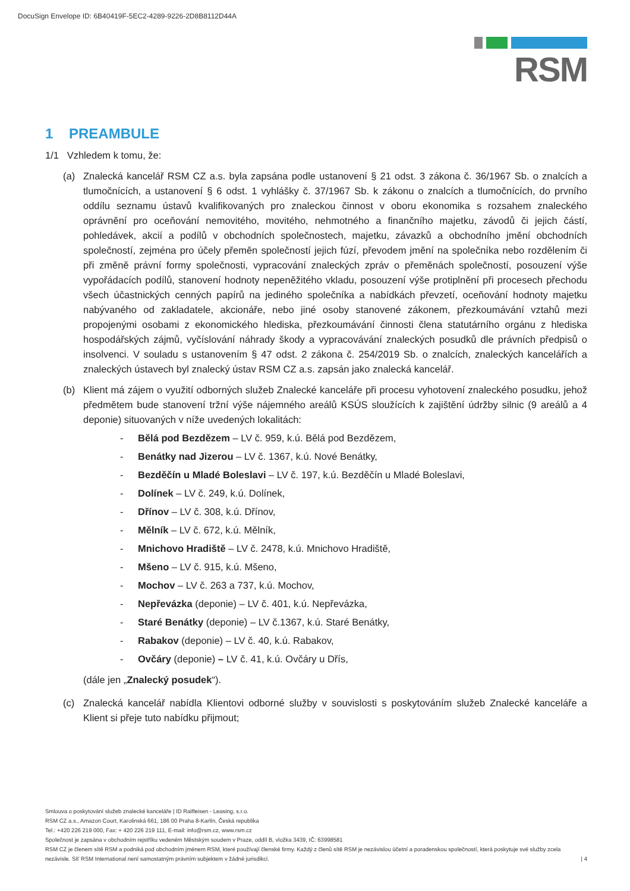DocuSign Envelope ID: 6B40419F-5EC2-4289-9226-2D8B8112D44A
RSM
1 PREAMBULE
1/1 Vzhledem k tomu, že:
(a) Znalecká kancelář RSM CZ a.s. byla zapsána podle ustanovení § 21 odst. 3 zákona č. 36/1967 Sb. o znalcích a tlumočnících, a ustanovení § 6 odst. 1 vyhlášky č. 37/1967 Sb. k zákonu o znalcích a tlumočnících, do prvního oddílu seznamu ústavů kvalifikovaných pro znaleckou činnost v oboru ekonomika s rozsahem znaleckého oprávnění pro oceňování nemovitého, movitého, nehmotného a finančního majetku, závodů či jejich částí, pohledávek, akcií a podílů v obchodních společnostech, majetku, závazků a obchodního jmění obchodních společností, zejména pro účely přeměn společností jejich fúzí, převodem jmění na společníka nebo rozdělením či při změně právní formy společnosti, vypracování znaleckých zpráv o přeměnách společností, posouzení výše vypořádacích podílů, stanovení hodnoty nepeněžitého vkladu, posouzení výše protiplnění při procesech přechodu všech účastnických cenných papírů na jediného společníka a nabídkách převzetí, oceňování hodnoty majetku nabývaného od zakladatele, akcionáře, nebo jiné osoby stanovené zákonem, přezkoumávání vztahů mezi propojenými osobami z ekonomického hlediska, přezkoumávání činnosti člena statutárního orgánu z hlediska hospodářských zájmů, vyčíslování náhrady škody a vypracovávání znaleckých posudků dle právních předpisů o insolvenci. V souladu s ustanovením § 47 odst. 2 zákona č. 254/2019 Sb. o znalcích, znaleckých kancelářích a znaleckých ústavech byl znalecký ústav RSM CZ a.s. zapsán jako znalecká kancelář.
(b) Klient má zájem o využití odborných služeb Znalecké kanceláře při procesu vyhotovení znaleckého posudku, jehož předmětem bude stanovení tržní výše nájemného areálů KSÚS sloužících k zajištění údržby silnic (9 areálů a 4 deponie) situovaných v níže uvedených lokalitách:
- Bělá pod Bezdězem – LV č. 959, k.ú. Bělá pod Bezdězem,
- Benátky nad Jizerou – LV č. 1367, k.ú. Nové Benátky,
- Bezděčín u Mladé Boleslavi – LV č. 197, k.ú. Bezděčín u Mladé Boleslavi,
- Dolínek – LV č. 249, k.ú. Dolínek,
- Dřínov – LV č. 308, k.ú. Dřínov,
- Mělník – LV č. 672, k.ú. Mělník,
- Mnichovo Hradiště – LV č. 2478, k.ú. Mnichovo Hradiště,
- Mšeno – LV č. 915, k.ú. Mšeno,
- Mochov – LV č. 263 a 737, k.ú. Mochov,
- Nepřevázka (deponie) – LV č. 401, k.ú. Nepřevázka,
- Staré Benátky (deponie) – LV č.1367, k.ú. Staré Benátky,
- Rabakov (deponie) – LV č. 40, k.ú. Rabakov,
- Ovčáry (deponie) – LV č. 41, k.ú. Ovčáry u Dřís,
(dále jen „Znalecký posudek“).
(c) Znalecká kancelář nabídla Klientovi odborné služby v souvislosti s poskytováním služeb Znalecké kanceláře a Klient si přeje tuto nabídku přijmout;
Smlouva o poskytování služeb znalecké kanceláře | ID Raiffeisen - Leasing, s.r.o.
RSM CZ a.s., Amazon Court, Karolinská 661, 186 00 Praha 8-Karlín, Česká republika
Tel.: +420 226 219 000, Fax: + 420 226 219 111, E-mail: info@rsm.cz, www.rsm.cz
Společnost je zapsána v obchodním rejstříku vedeném Městským soudem v Praze, oddíl B, vložka 3439, IČ: 63998581
RSM CZ je členem sítě RSM a podniká pod obchodním jménem RSM, které používají členské firmy. Každý z členů sítě RSM je nezávislou účetní a poradenskou společností, která poskytuje své služby zcela nezávisle. Síť RSM International není samostatným právním subjektem v žádné jurisdikci. | 4